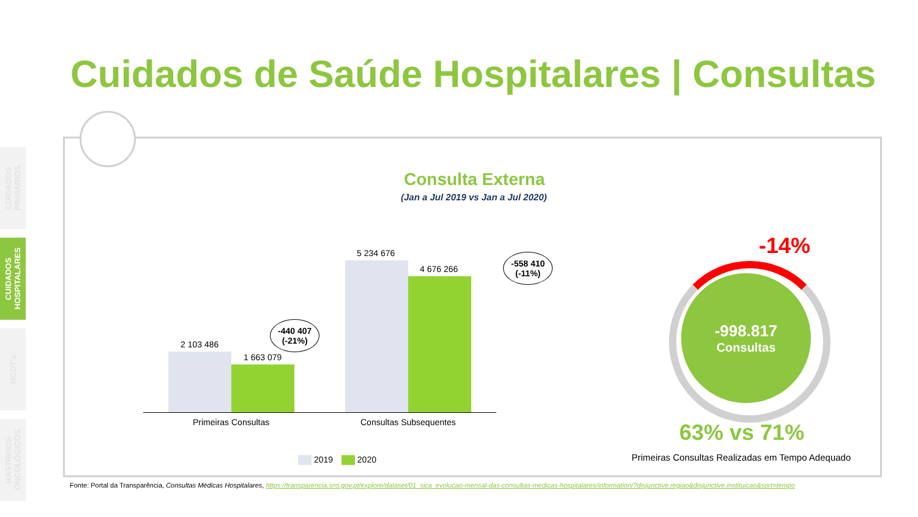CUIDADOS PRIMÁRIOS
CUIDADOS HOSPITALARES
MCDT's
RASTREIOS ONCOLÓGICOS
Cuidados de Saúde Hospitalares | Consultas
Consulta Externa
(Jan a Jul 2019 vs Jan a Jul 2020)
2 103 486
1 663 079
5 234 676
4 676 266
-440 407
(-21%)
-558 410
(-11%)
Primeiras Consultas Consultas Subsequentes
2019 2020
-14%
-998.817
Consultas
63% vs 71%
Primeiras Consultas Realizadas em Tempo Adequado
Fonte: Portal da Transparência, Consultas Médicas Hospitalares, https://transparencia.sns.gov.pt/explore/dataset/01_sica_evolucao-mensal-das-consultas-medicas-hospitalares/information/?disjunctive.regiao&disjunctive.instituicao&sort=tempo